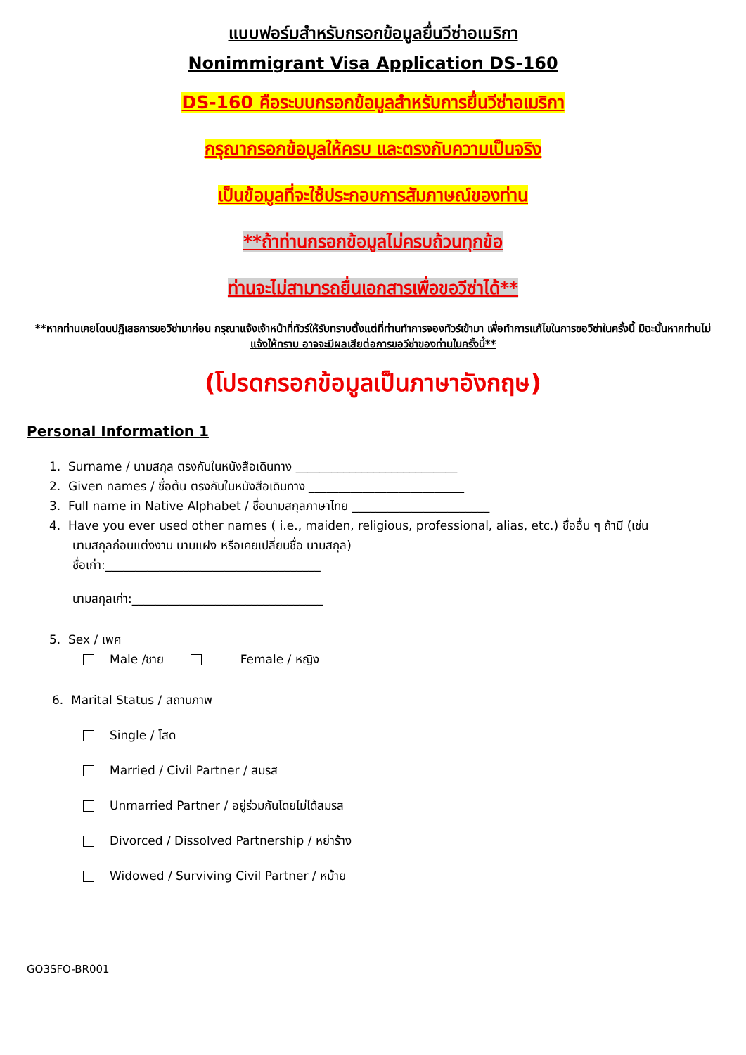แบบฟอร์มสำหรับกรอกข้อมูลยื่นวีซ่าอเมริกา
Nonimmigrant Visa Application DS-160
DS-160 คือระบบกรอกข้อมูลสำหรับการยื่นวีซ่าอเมริกา
กรุณากรอกข้อมูลให้ครบ และตรงกับความเป็นจริง
เป็นข้อมูลที่จะใช้ประกอบการสัมภาษณ์ของท่าน
**ถ้าท่านกรอกข้อมูลไม่ครบถ้วนทุกข้อ
ท่านจะไม่สามารถยื่นเอกสารเพื่อขอวีซ่าได้**
**หากท่านเคยโดนปฏิเสธการขอวีซ่ามาก่อน กรุณาแจ้งเจ้าหน้าที่ทัวร์ให้รับทราบตั้งแต่ที่ท่านทำการจองทัวร์เข้ามา เพื่อทำการแก้ไขในการขอวีซ่าในครั้งนี้ มิฉะนั้นหากท่านไม่แจ้งให้ทราบ อาจจะมีผลเสียต่อการขอวีซ่าของท่านในครั้งนี้**
(โปรดกรอกข้อมูลเป็นภาษาอังกฤษ)
Personal Information 1
1. Surname / นามสกุล ตรงกับในหนังสือเดินทาง ___________________________
2. Given names / ชื่อต้น ตรงกับในหนังสือเดินทาง __________________________
3. Full name in Native Alphabet / ชื่อนามสกุลภาษาไทย _______________________
4. Have you ever used other names ( i.e., maiden, religious, professional, alias, etc.) ชื่ออื่น ๆ ถ้ามี (เช่น
นามสกุลก่อนแต่งงาน นามแฝง หรือเคยเปลี่ยนชื่อ นามสกุล)
ชื่อเก่า:____________________________________
นามสกุลเก่า:________________________________
5. Sex / เพศ
Male /ชาย Female / หญิง
6. Marital Status / สถานภาพ
Single / โสด
Married / Civil Partner / สมรส
Unmarried Partner / อยู่ร่วมกันโดยไม่ได้สมรส
Divorced / Dissolved Partnership / หย่าร้าง
Widowed / Surviving Civil Partner / หม้าย
GO3SFO-BR001